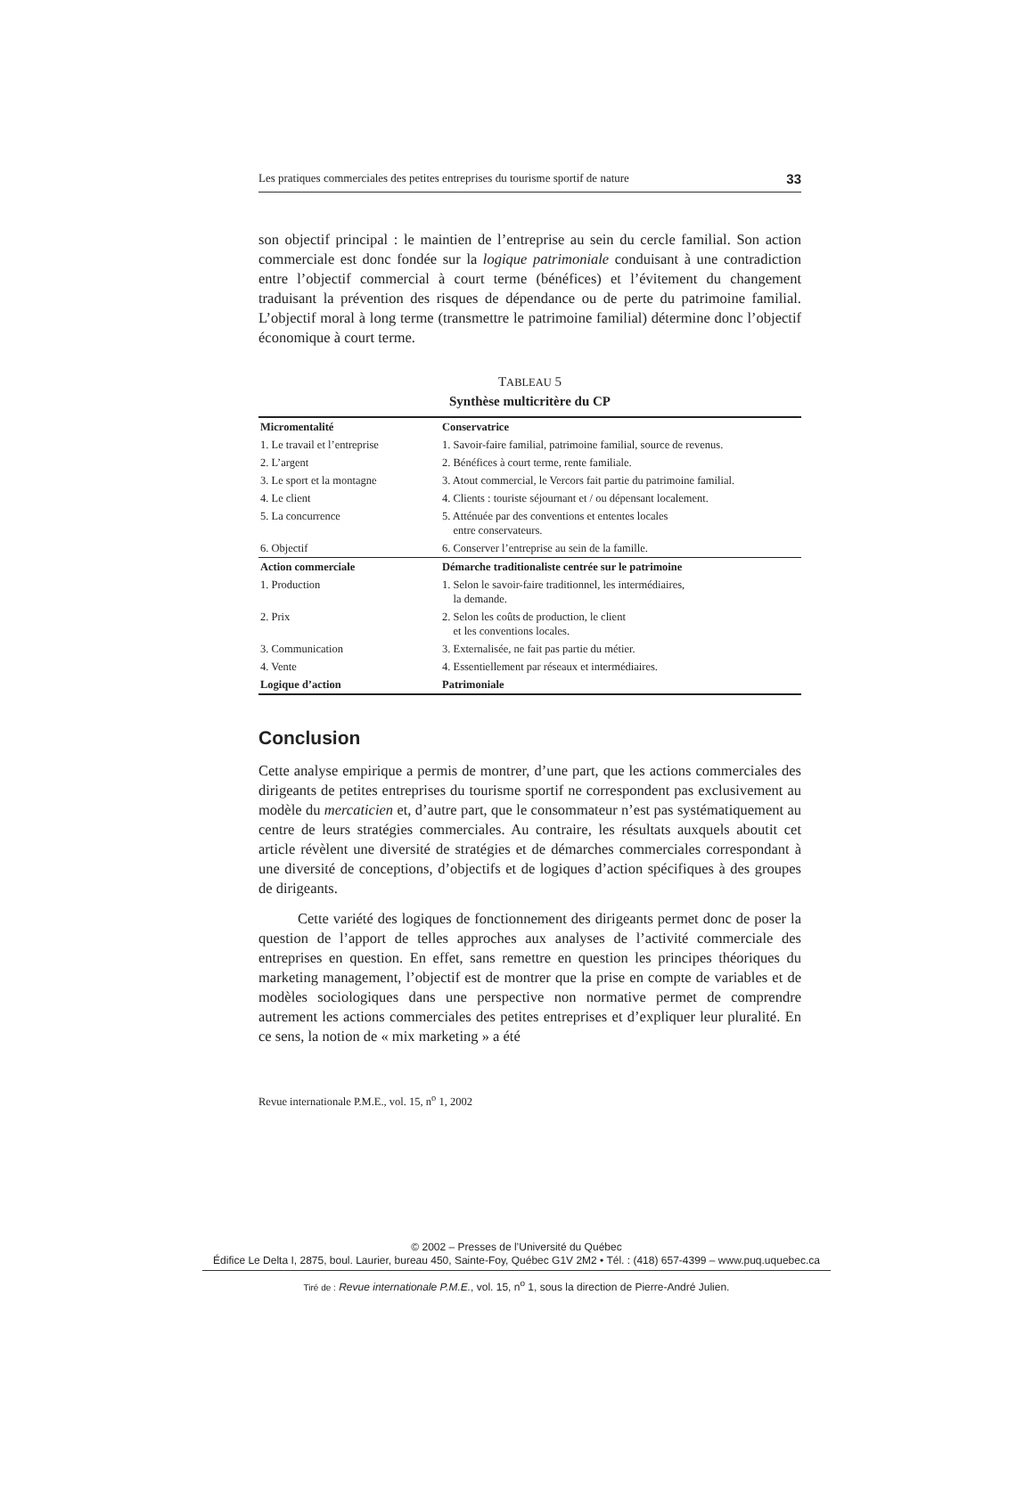Les pratiques commerciales des petites entreprises du tourisme sportif de nature 33
son objectif principal : le maintien de l’entreprise au sein du cercle familial. Son action commerciale est donc fondée sur la logique patrimoniale conduisant à une contradiction entre l’objectif commercial à court terme (bénéfices) et l’évitement du changement traduisant la prévention des risques de dépendance ou de perte du patrimoine familial. L’objectif moral à long terme (transmettre le patrimoine familial) détermine donc l’objectif économique à court terme.
TABLEAU 5
Synthèse multicritère du CP
| Micromentalité | Conservatrice |
| 1. Le travail et l’entreprise | 1. Savoir-faire familial, patrimoine familial, source de revenus. |
| 2. L’argent | 2. Bénéfices à court terme, rente familiale. |
| 3. Le sport et la montagne | 3. Atout commercial, le Vercors fait partie du patrimoine familial. |
| 4. Le client | 4. Clients : touriste séjournant et / ou dépensant localement. |
| 5. La concurrence | 5. Atténuée par des conventions et ententes locales entre conservateurs. |
| 6. Objectif | 6. Conserver l’entreprise au sein de la famille. |
| Action commerciale | Démarche traditionaliste centrée sur le patrimoine |
| 1. Production | 1. Selon le savoir-faire traditionnel, les intermédiaires, la demande. |
| 2. Prix | 2. Selon les coûts de production, le client et les conventions locales. |
| 3. Communication | 3. Externalisée, ne fait pas partie du métier. |
| 4. Vente | 4. Essentiellement par réseaux et intermédiaires. |
| Logique d’action | Patrimoniale |
Conclusion
Cette analyse empirique a permis de montrer, d’une part, que les actions commerciales des dirigeants de petites entreprises du tourisme sportif ne correspondent pas exclusivement au modèle du mercaticien et, d’autre part, que le consommateur n’est pas systématiquement au centre de leurs stratégies commerciales. Au contraire, les résultats auxquels aboutit cet article révèlent une diversité de stratégies et de démarches commerciales correspondant à une diversité de conceptions, d’objectifs et de logiques d’action spécifiques à des groupes de dirigeants.
Cette variété des logiques de fonctionnement des dirigeants permet donc de poser la question de l’apport de telles approches aux analyses de l’activité commerciale des entreprises en question. En effet, sans remettre en question les principes théoriques du marketing management, l’objectif est de montrer que la prise en compte de variables et de modèles sociologiques dans une perspective non normative permet de comprendre autrement les actions commerciales des petites entreprises et d’expliquer leur pluralité. En ce sens, la notion de « mix marketing » a été
Revue internationale P.M.E., vol. 15, n<sup>o</sup> 1, 2002
© 2002 – Presses de l’Université du Québec
Édifice Le Delta I, 2875, boul. Laurier, bureau 450, Sainte-Foy, Québec G1V 2M2 • Tél. : (418) 657-4399 – www.puq.uquebec.ca
Tiré de : Revue internationale P.M.E., vol. 15, n<sup>o</sup> 1, sous la direction de Pierre-André Julien.